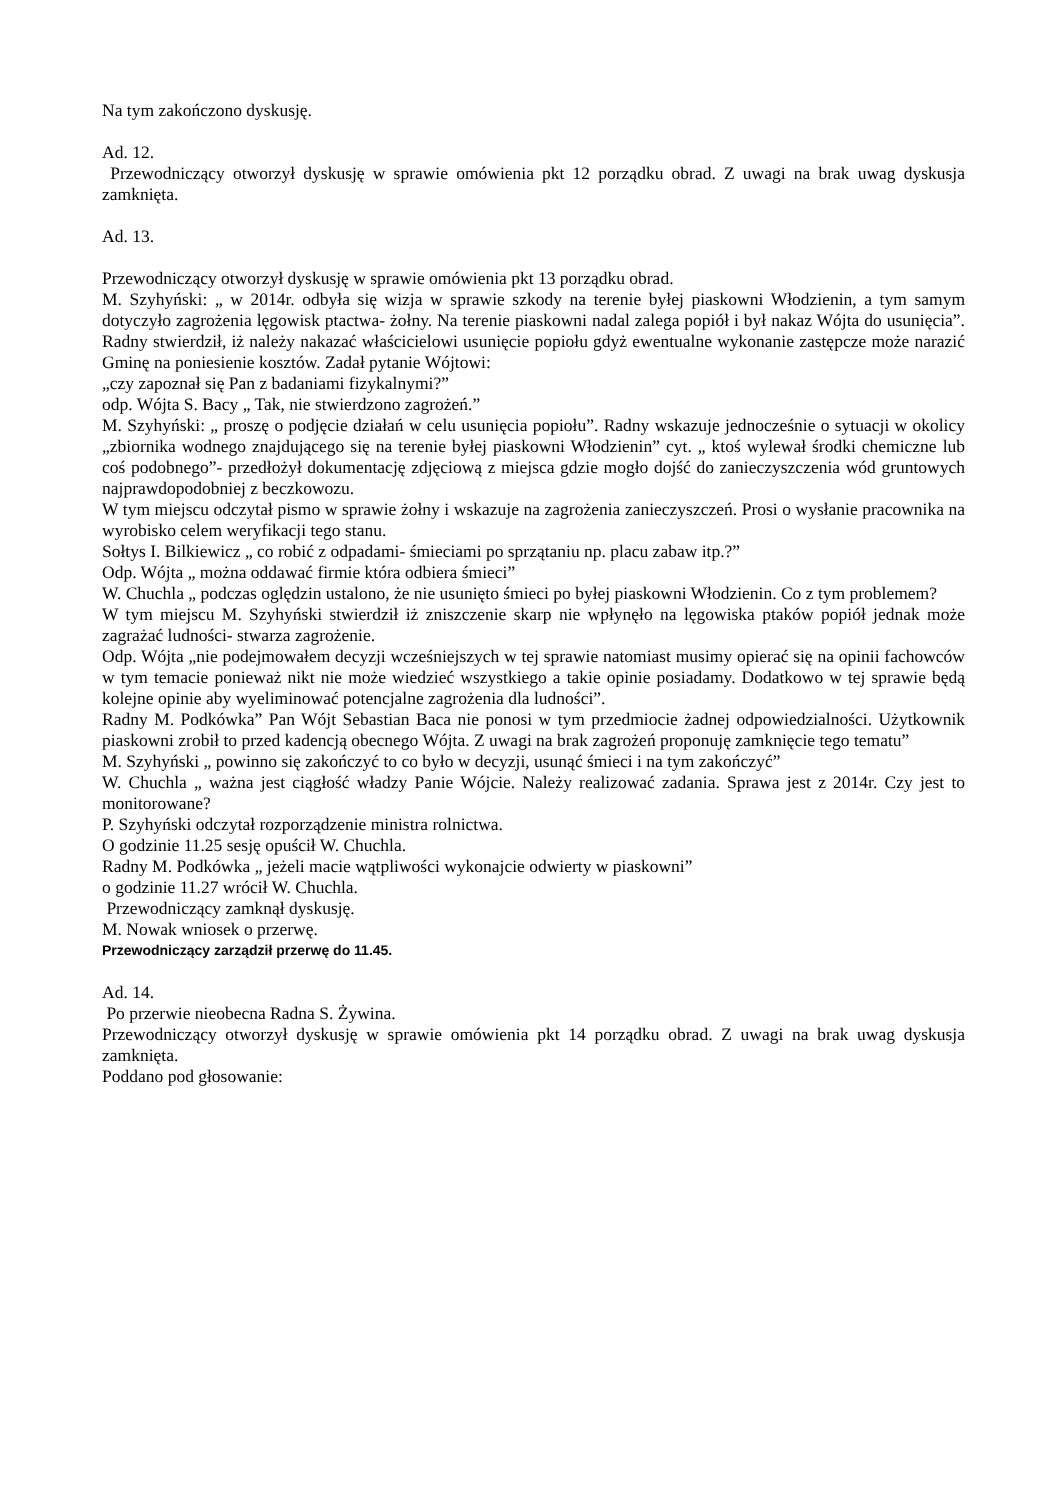Na tym zakończono dyskusję.
Ad. 12.
Przewodniczący otworzył dyskusję w sprawie omówienia pkt 12 porządku obrad. Z uwagi na brak uwag dyskusja zamknięta.
Ad. 13.
Przewodniczący otworzył dyskusję w sprawie omówienia pkt 13 porządku obrad.
M. Szyhyński: „ w 2014r. odbyła się wizja w sprawie szkody na terenie byłej piaskowni Włodzienin, a tym samym dotyczyło zagrożenia lęgowisk ptactwa- żołny. Na terenie piaskowni nadal zalega popiół i był nakaz Wójta do usunięcia”. Radny stwierdził, iż należy nakazać właścicielowi usunięcie popiołu gdyż ewentualne wykonanie zastępcze może narazić Gminę na poniesienie kosztów. Zadał pytanie Wójtowi:
„czy zapoznał się Pan z badaniami fizykalnymi?”
odp. Wójta S. Bacy „ Tak, nie stwierdzono zagrożeń.”
M. Szyhyński: „ proszę o podjęcie działań w celu usunięcia popiołu”. Radny wskazuje jednocześnie o sytuacji w okolicy „zbiornika wodnego znajdującego się na terenie byłej piaskowni Włodzienin” cyt. „ ktoś wylewał środki chemiczne lub coś podobnego”- przedłożył dokumentację zdjęciową z miejsca gdzie mogło dojść do zanieczyszczenia wód gruntowych najprawdopodobniej z beczkowozu.
W tym miejscu odczytał pismo w sprawie żołny i wskazuje na zagrożenia zanieczyszczeń. Prosi o wysłanie pracownika na wyrobisko celem weryfikacji tego stanu.
Sołtys I. Bilkiewicz „ co robić z odpadami- śmieciami po sprzątaniu np. placu zabaw itp.?”
Odp. Wójta „ można oddawać firmie która odbiera śmieci”
W. Chuchla „ podczas oględzin ustalono, że nie usunięto śmieci po byłej piaskowni Włodzienin. Co z tym problemem?
W tym miejscu M. Szyhyński stwierdził iż zniszczenie skarp nie wpłynęło na lęgowiska ptaków popiół jednak może zagrażać ludności- stwarza zagrożenie.
Odp. Wójta „nie podejmowałem decyzji wcześniejszych w tej sprawie natomiast musimy opierać się na opinii fachowców w tym temacie ponieważ nikt nie może wiedzieć wszystkiego a takie opinie posiadamy. Dodatkowo w tej sprawie będą kolejne opinie aby wyeliminować potencjalne zagrożenia dla ludności”.
Radny M. Podkówka” Pan Wójt Sebastian Baca nie ponosi w tym przedmiocie żadnej odpowiedzialności. Użytkownik piaskowni zrobił to przed kadencją obecnego Wójta. Z uwagi na brak zagrożeń proponuję zamknięcie tego tematu”
M. Szyhyński „ powinno się zakończyć to co było w decyzji, usunąć śmieci i na tym zakończyć”
W. Chuchla „ ważna jest ciągłość władzy Panie Wójcie. Należy realizować zadania. Sprawa jest z 2014r. Czy jest to monitorowane?
P. Szyhyński odczytał rozporządzenie ministra rolnictwa.
O godzinie 11.25 sesję opuścił W. Chuchla.
Radny M. Podkówka „ jeżeli macie wątpliwości wykonajcie odwierty w piaskowni”
o godzinie 11.27 wrócił W. Chuchla.
Przewodniczący zamknął dyskusję.
M. Nowak wniosek o przerwę.
Przewodniczący zarządził przerwę do 11.45.
Ad. 14.
Po przerwie nieobecna Radna S. Żywina.
Przewodniczący otworzył dyskusję w sprawie omówienia pkt 14 porządku obrad. Z uwagi na brak uwag dyskusja zamknięta.
Poddano pod głosowanie: